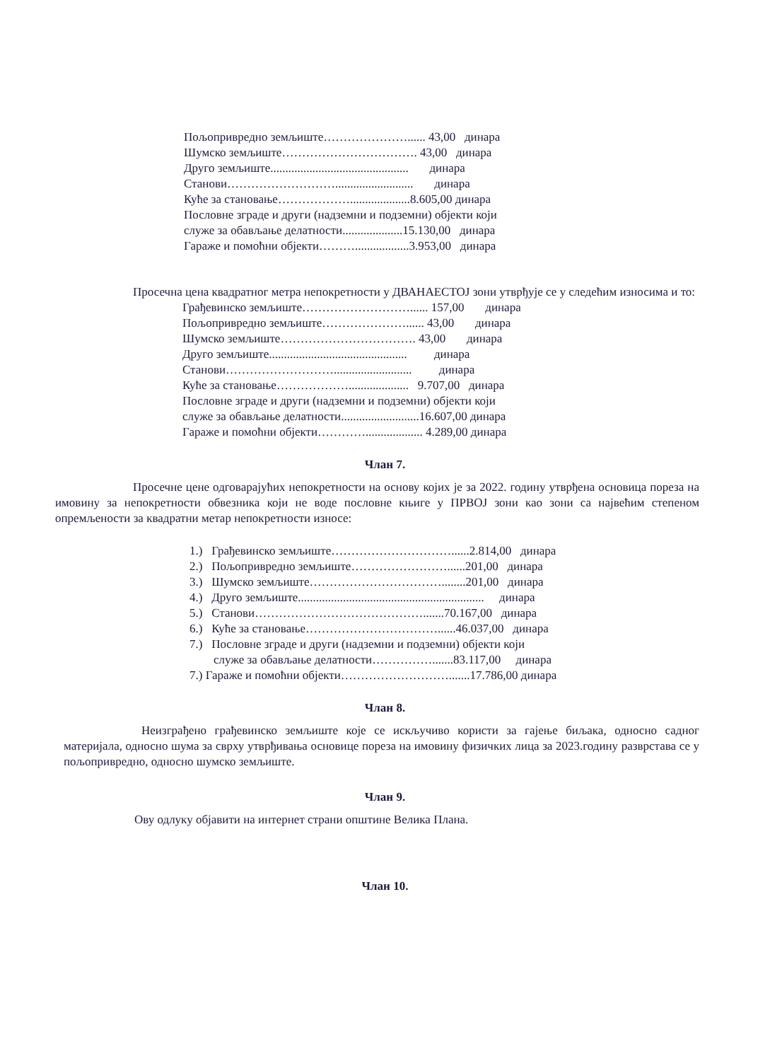Пољопривредно земљиште…………………...... 43,00 динара
Шумско земљиште……………………………. 43,00 динара
Друго земљиште.............................................. динара
Станови……………………….......................... динара
Куће за становање………………....................8.605,00 динара
Пословне зграде и други (надземни и подземни) објекти који
служе за обављање делатности....................15.130,00 динара
Гараже и помоћни објекти………..................3.953,00 динара
Просечна цена квадратног метра непокретности у ДВАНАЕСТОЈ зони утврђује се у следећим износима и то:
Грађевинско земљиште………………………...... 157,00 динара
Пољопривредно земљиште…………………...... 43,00 динара
Шумско земљиште……………………………. 43,00 динара
Друго земљиште.............................................. динара
Станови……………………….......................... динара
Куће за становање……………….................... 9.707,00 динара
Пословне зграде и други (надземни и подземни) објекти који
служе за обављање делатности..........................16.607,00 динара
Гараже и помоћни објекти…………................... 4.289,00 динара
Члан 7.
Просечне цене одговарајућих непокретности на основу којих је за 2022. годину утврђена основица пореза на имовину за непокретности обвезника који не воде пословне књиге у ПРВОЈ зони као зони са највећим степеном опремљености за квадратни метар непокретности износе:
1.) Грађевинско земљиште…………………………......2.814,00 динара
2.) Пољопривредно земљиште……………………......201,00 динара
3.) Шумско земљиште……………………………........201,00 динара
4.) Друго земљиште.............................................................. динара
5.) Станови…………………………………….......70.167,00 динара
6.) Куће за становање……………………………......46.037,00 динара
7.) Пословне зграде и други (надземни и подземни) објекти који
служе за обављање делатности…………….......83.117,00 динара
7.) Гараже и помоћни објекти……………………….......17.786,00 динара
Члан 8.
Неизграђено грађевинско земљиште које се искључиво користи за гајење биљака, односно садног материјала, односно шума за сврху утврђивања основице пореза на имовину физичких лица за 2023.годину разврстава се у пољопривредно, односно шумско земљиште.
Члан 9.
Ову одлуку објавити на интернет страни општине Велика Плана.
Члан 10.